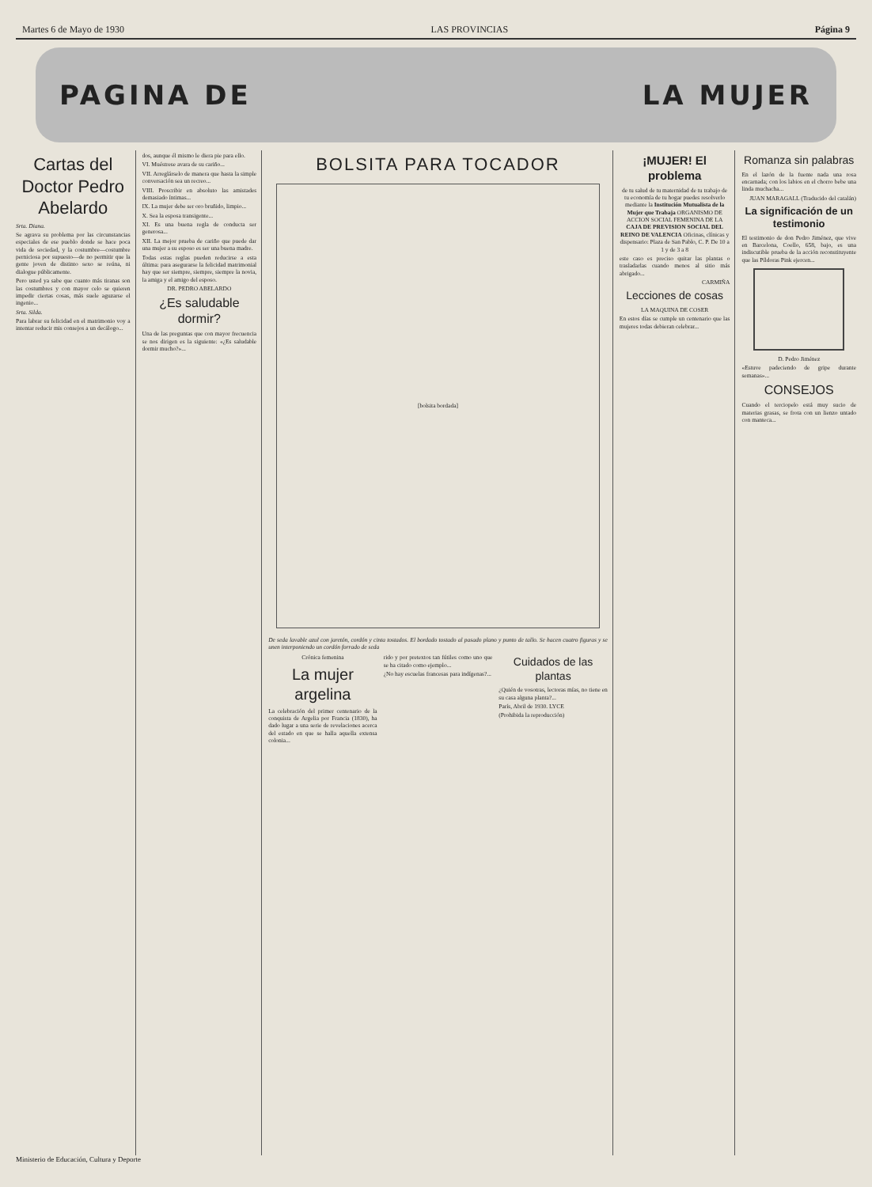Martes 6 de Mayo de 1930 LAS PROVINCIAS Página 9
PAGINA DE LA MUJER
Cartas del Doctor Pedro Abelardo
Srta. Diana.
Se agrava su problema por las circunstancias especiales de ese pueblo donde se hace poca vida de sociedad, y la costumbre—costumbre perniciosa por supuesto—de no permitir que la gente joven de distinto sexo se reúna, ni dialogue públicamente.
Pero usted ya sabe que cuanto más tiranas son las costumbres y con mayor celo se quieren impedir ciertas cosas, más suele aguzarse el ingenio...
Srta. Silda.
Para labrar su felicidad en el matrimonio voy a intentar reducir mis consejos a un decálogo...
dos, aunque él mismo le diera pie para ello.
VI. Muéstrese avara de su cariño...
VII. Arreglárselo de manera que hasta la simple conversación sea un recreo...
VIII. Proscribir en absoluto las amistades demasiado íntimas...
IX. La mujer debe ser oro bruñido, limpio...
X. Sea la esposa transigente...
XI. Es una buena regla de conducta ser generosa...
XII. La mejor prueba de cariño que puede dar una mujer a su esposo es ser una buena madre.
Todas estas reglas pueden reducirse a esta última: para asegurarse la felicidad matrimonial hay que ser siempre, siempre, siempre la novia, la amiga y el amigo del esposo.
DR. PEDRO ABELARDO
¿Es saludable dormir?
Una de las preguntas que con mayor frecuencia se nos dirigen es la siguiente: «¿Es saludable dormir mucho?»...
BOLSITA PARA TOCADOR
[bolsita bordada]
De seda lavable azul con jaretón, cordón y cinta tostados. El bordado tostado al pasado plano y punto de tallo. Se hacen cuatro figuras y se unen interponiendo un cordón forrado de seda
Crónica femenina
La mujer argelina
La celebración del primer centenario de la conquista de Argelia por Francia (1830), ha dado lugar a una serie de revelaciones acerca del estado en que se halla aquella extensa colonia...
rido y por pretextos tan fútiles como uno que se ha citado como ejemplo...
¿No hay escuelas francesas para indígenas?...
Cuidados de las plantas
¿Quién de vosotras, lectoras mías, no tiene en su casa alguna planta?...
París, Abril de 1930. LYCE
(Prohibida la reproducción)
¡MUJER! El problema
de tu salud de tu maternidad de tu trabajo de tu economía de tu hogar puedes resolverlo mediante la Institución Mutualista de la Mujer que Trabaja ORGANISMO DE ACCION SOCIAL FEMENINA DE LA CAJA DE PREVISION SOCIAL DEL REINO DE VALENCIA Oficinas, clínicas y dispensario: Plaza de San Pablo, C. P. De 10 a 1 y de 3 a 8
este caso es preciso quitar las plantas o trasladarlas cuando menos al sitio más abrigado...
CARMIÑA
Lecciones de cosas
LA MAQUINA DE COSER
En estos días se cumple un centenario que las mujeres todas debieran celebrar...
Romanza sin palabras
En el lazón de la fuente nada una rosa encarnada; con los labios en el chorro bebe una linda muchacha...
JUAN MARAGALL (Traducido del catalán)
La significación de un testimonio
El testimonio de don Pedro Jiménez, que vive en Barcelona, Coello, 658, bajo, es una indiscutible prueba de la acción reconstituyente que las Píldoras Pink ejercen...
D. Pedro Jiménez
«Estuve padeciendo de gripe durante semanas»...
CONSEJOS
Cuando el terciopelo está muy sucio de materias grasas, se frota con un lienzo untado con manteca...
Ministerio de Educación, Cultura y Deporte